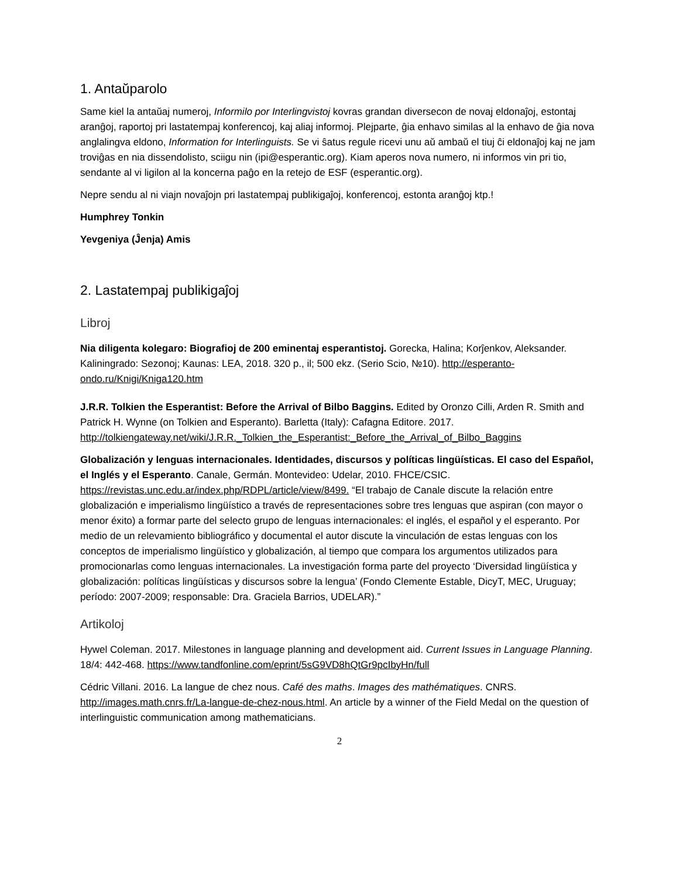1. Antaŭparolo
Same kiel la antaŭaj numeroj, Informilo por Interlingvistoj kovras grandan diversecon de novaj eldonaĵoj, estontaj aranĝoj, raportoj pri lastatempaj konferencoj, kaj aliaj informoj. Plejparte, ĝia enhavo similas al la enhavo de ĝia nova anglalingva eldono, Information for Interlinguists. Se vi ŝatus regule ricevi unu aŭ ambaŭ el tiuj ĉi eldonaĵoj kaj ne jam troviĝas en nia dissendolisto, sciigu nin (ipi@esperantic.org). Kiam aperos nova numero, ni informos vin pri tio, sendante al vi ligilon al la koncerna paĝo en la retejo de ESF (esperantic.org).
Nepre sendu al ni viajn novaĵojn pri lastatempaj publikigaĵoj, konferencoj, estonta aranĝoj ktp.!
Humphrey Tonkin
Yevgeniya (Ĵenja) Amis
2. Lastatempaj publikigaĵoj
Libroj
Nia diligenta kolegaro: Biografioj de 200 eminentaj esperantistoj. Gorecka, Halina; Korĵenkov, Aleksander. Kaliningrado: Sezonoj; Kaunas: LEA, 2018. 320 p., il; 500 ekz. (Serio Scio, №10). http://esperanto-ondo.ru/Knigi/Kniga120.htm
J.R.R. Tolkien the Esperantist: Before the Arrival of Bilbo Baggins. Edited by Oronzo Cilli, Arden R. Smith and Patrick H. Wynne (on Tolkien and Esperanto). Barletta (Italy): Cafagna Editore. 2017. http://tolkiengateway.net/wiki/J.R.R._Tolkien_the_Esperantist:_Before_the_Arrival_of_Bilbo_Baggins
Globalización y lenguas internacionales. Identidades, discursos y políticas lingüísticas. El caso del Español, el Inglés y el Esperanto. Canale, Germán. Montevideo: Udelar, 2010. FHCE/CSIC. https://revistas.unc.edu.ar/index.php/RDPL/article/view/8499. “El trabajo de Canale discute la relación entre globalización e imperialismo lingüístico a través de representaciones sobre tres lenguas que aspiran (con mayor o menor éxito) a formar parte del selecto grupo de lenguas internacionales: el inglés, el español y el esperanto. Por medio de un relevamiento bibliográfico y documental el autor discute la vinculación de estas lenguas con los conceptos de imperialismo lingüístico y globalización, al tiempo que compara los argumentos utilizados para promocionarlas como lenguas internacionales. La investigación forma parte del proyecto ‘Diversidad lingüística y globalización: políticas lingüísticas y discursos sobre la lengua’ (Fondo Clemente Estable, DicyT, MEC, Uruguay; período: 2007-2009; responsable: Dra. Graciela Barrios, UDELAR).”
Artikoloj
Hywel Coleman. 2017. Milestones in language planning and development aid. Current Issues in Language Planning. 18/4: 442-468. https://www.tandfonline.com/eprint/5sG9VD8hQtGr9pcIbyHn/full
Cédric Villani. 2016. La langue de chez nous. Café des maths. Images des mathématiques. CNRS. http://images.math.cnrs.fr/La-langue-de-chez-nous.html. An article by a winner of the Field Medal on the question of interlinguistic communication among mathematicians.
2